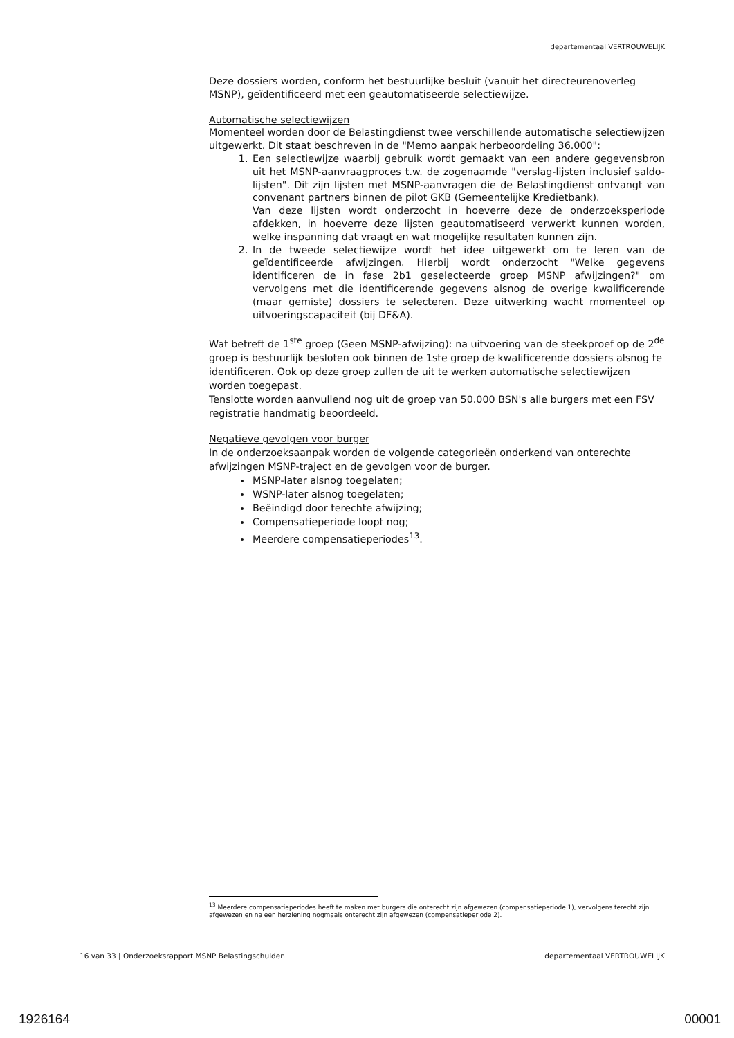departementaal VERTROUWELIJK
Deze dossiers worden, conform het bestuurlijke besluit (vanuit het directeurenoverleg MSNP), geïdentificeerd met een geautomatiseerde selectiewijze.
Automatische selectiewijzen
Momenteel worden door de Belastingdienst twee verschillende automatische selectiewijzen uitgewerkt. Dit staat beschreven in de "Memo aanpak herbeoordeling 36.000":
1. Een selectiewijze waarbij gebruik wordt gemaakt van een andere gegevensbron uit het MSNP-aanvraagproces t.w. de zogenaamde "verslag-lijsten inclusief saldo-lijsten". Dit zijn lijsten met MSNP-aanvragen die de Belastingdienst ontvangt van convenant partners binnen de pilot GKB (Gemeentelijke Kredietbank).
Van deze lijsten wordt onderzocht in hoeverre deze de onderzoeksperiode afdekken, in hoeverre deze lijsten geautomatiseerd verwerkt kunnen worden, welke inspanning dat vraagt en wat mogelijke resultaten kunnen zijn.
2. In de tweede selectiewijze wordt het idee uitgewerkt om te leren van de geïdentificeerde afwijzingen. Hierbij wordt onderzocht "Welke gegevens identificeren de in fase 2b1 geselecteerde groep MSNP afwijzingen?" om vervolgens met die identificerende gegevens alsnog de overige kwalificerende (maar gemiste) dossiers te selecteren. Deze uitwerking wacht momenteel op uitvoeringscapaciteit (bij DF&A).
Wat betreft de 1<sup>ste</sup> groep (Geen MSNP-afwijzing): na uitvoering van de steekproef op de 2<sup>de</sup> groep is bestuurlijk besloten ook binnen de 1ste groep de kwalificerende dossiers alsnog te identificeren. Ook op deze groep zullen de uit te werken automatische selectiewijzen worden toegepast.
Tenslotte worden aanvullend nog uit de groep van 50.000 BSN's alle burgers met een FSV registratie handmatig beoordeeld.
Negatieve gevolgen voor burger
In de onderzoeksaanpak worden de volgende categorieën onderkend van onterechte afwijzingen MSNP-traject en de gevolgen voor de burger.
MSNP-later alsnog toegelaten;
WSNP-later alsnog toegelaten;
Beëindigd door terechte afwijzing;
Compensatieperiode loopt nog;
Meerdere compensatieperiodes<sup>13</sup>.
<sup>13</sup> Meerdere compensatieperiodes heeft te maken met burgers die onterecht zijn afgewezen (compensatieperiode 1), vervolgens terecht zijn afgewezen en na een herziening nogmaals onterecht zijn afgewezen (compensatieperiode 2).
16 van 33 | Onderzoeksrapport MSNP Belastingschulden departementaal VERTROUWELIJK
1926164 00001